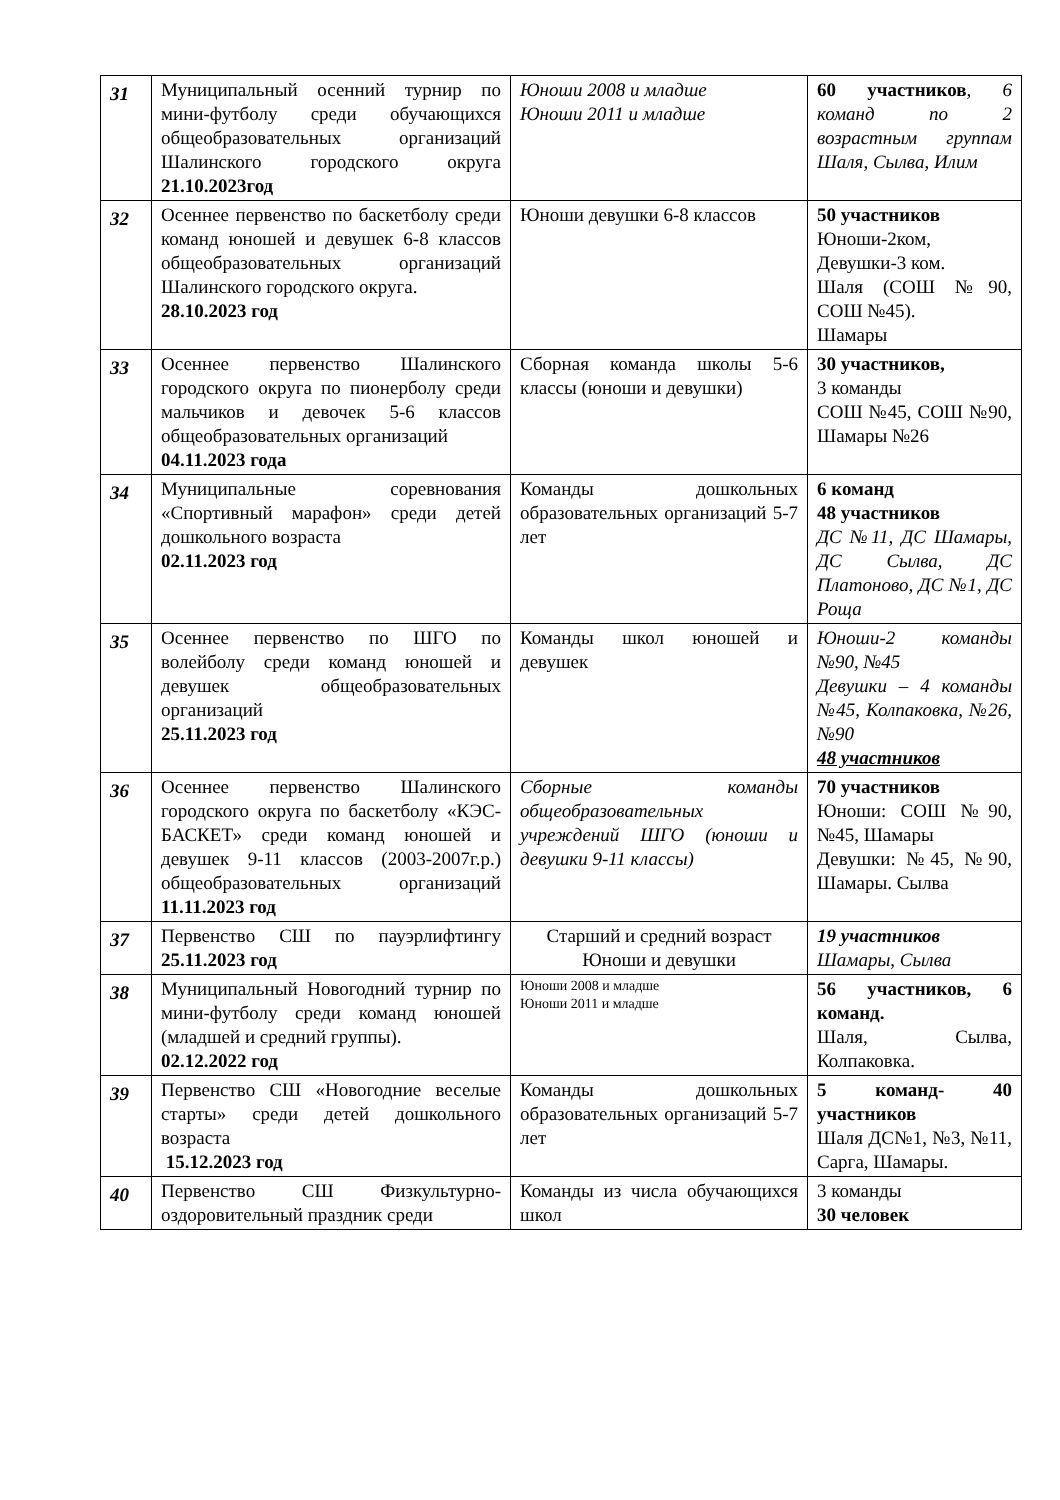| 31 | Муниципальный осенний турнир по мини-футболу среди обучающихся общеобразовательных организаций Шалинского городского округа 21.10.2023год | Юноши 2008 и младше Юноши 2011 и младше | 60 участников , 6 команд по 2 возрастным группам Шаля, Сылва, Илим |
| 32 | Осеннее первенство по баскетболу среди команд юношей и девушек 6-8 классов общеобразовательных организаций Шалинского городского округа. 28.10.2023 год | Юноши девушки 6-8 классов | 50 участников Юноши-2ком, Девушки-3 ком. Шаля (СОШ №90, СОШ №45). Шамары |
| 33 | Осеннее первенство Шалинского городского округа по пионерболу среди мальчиков и девочек 5-6 классов общеобразовательных организаций 04.11.2023 года | Сборная команда школы 5-6 классы (юноши и девушки) | 30 участников, 3 команды СОШ №45, СОШ №90, Шамары №26 |
| 34 | Муниципальные соревнования «Спортивный марафон» среди детей дошкольного возраста 02.11.2023 год | Команды дошкольных образовательных организаций 5-7 лет | 6 команд 48 участников ДС №11, ДС Шамары, ДС Сылва, ДС Платоново, ДС №1, ДС Роща |
| 35 | Осеннее первенство по ШГО по волейболу среди команд юношей и девушек общеобразовательных организаций 25.11.2023 год | Команды школ юношей и девушек | Юноши-2 команды №90, №45 Девушки – 4 команды №45, Колпаковка, №26, №90 48 участников |
| 36 | Осеннее первенство Шалинского городского округа по баскетболу «КЭС-БАСКЕТ» среди команд юношей и девушек 9-11 классов (2003-2007г.р.) общеобразовательных организаций 11.11.2023 год | Сборные команды общеобразовательных учреждений ШГО (юноши и девушки 9-11 классы) | 70 участников Юноши: СОШ №90, №45, Шамары Девушки: №45, №90, Шамары. Сылва |
| 37 | Первенство СШ по пауэрлифтингу 25.11.2023 год | Старший и средний возраст Юноши и девушки | 19 участников Шамары, Сылва |
| 38 | Муниципальный Новогодний турнир по мини-футболу среди команд юношей (младшей и средний группы). 02.12.2022 год | Юноши 2008 и младше Юноши 2011 и младше | 56 участников, 6 команд. Шаля, Сылва, Колпаковка. |
| 39 | Первенство СШ «Новогодние веселые старты» среди детей дошкольного возраста 15.12.2023 год | Команды дошкольных образовательных организаций 5-7 лет | 5 команд- 40 участников Шаля ДС№1, №3, №11, Сарга, Шамары. |
| 40 | Первенство СШ Физкультурно-оздоровительный праздник среди | Команды из числа обучающихся школ | 3 команды 30 человек |